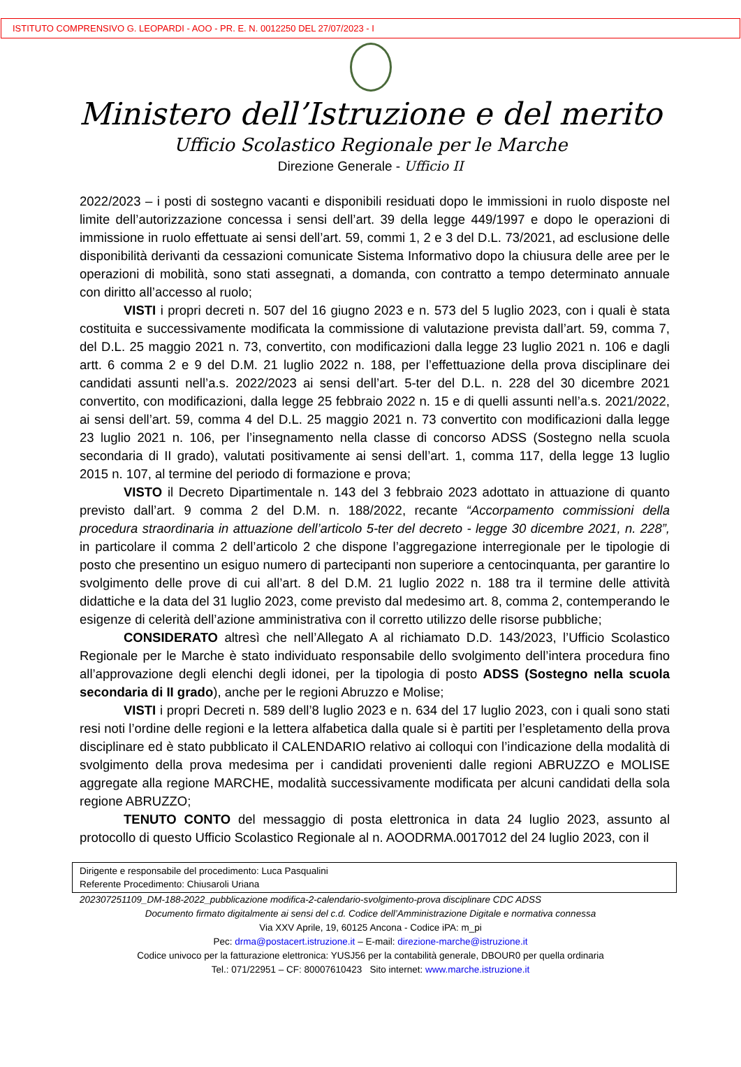ISTITUTO COMPRENSIVO G. LEOPARDI - AOO - PR. E. N. 0012250 DEL 27/07/2023 - I
Ministero dell’Istruzione e del merito
Ufficio Scolastico Regionale per le Marche
Direzione Generale - Ufficio II
2022/2023 – i posti di sostegno vacanti e disponibili residuati dopo le immissioni in ruolo disposte nel limite dell’autorizzazione concessa i sensi dell’art. 39 della legge 449/1997 e dopo le operazioni di immissione in ruolo effettuate ai sensi dell’art. 59, commi 1, 2 e 3 del D.L. 73/2021, ad esclusione delle disponibilità derivanti da cessazioni comunicate Sistema Informativo dopo la chiusura delle aree per le operazioni di mobilità, sono stati assegnati, a domanda, con contratto a tempo determinato annuale con diritto all’accesso al ruolo;
VISTI i propri decreti n. 507 del 16 giugno 2023 e n. 573 del 5 luglio 2023, con i quali è stata costituita e successivamente modificata la commissione di valutazione prevista dall’art. 59, comma 7, del D.L. 25 maggio 2021 n. 73, convertito, con modificazioni dalla legge 23 luglio 2021 n. 106 e dagli artt. 6 comma 2 e 9 del D.M. 21 luglio 2022 n. 188, per l’effettuazione della prova disciplinare dei candidati assunti nell’a.s. 2022/2023 ai sensi dell’art. 5-ter del D.L. n. 228 del 30 dicembre 2021 convertito, con modificazioni, dalla legge 25 febbraio 2022 n. 15 e di quelli assunti nell’a.s. 2021/2022, ai sensi dell’art. 59, comma 4 del D.L. 25 maggio 2021 n. 73 convertito con modificazioni dalla legge 23 luglio 2021 n. 106, per l’insegnamento nella classe di concorso ADSS (Sostegno nella scuola secondaria di II grado), valutati positivamente ai sensi dell’art. 1, comma 117, della legge 13 luglio 2015 n. 107, al termine del periodo di formazione e prova;
VISTO il Decreto Dipartimentale n. 143 del 3 febbraio 2023 adottato in attuazione di quanto previsto dall’art. 9 comma 2 del D.M. n. 188/2022, recante “Accorpamento commissioni della procedura straordinaria in attuazione dell’articolo 5-ter del decreto - legge 30 dicembre 2021, n. 228”, in particolare il comma 2 dell’articolo 2 che dispone l’aggregazione interregionale per le tipologie di posto che presentino un esiguo numero di partecipanti non superiore a centocinquanta, per garantire lo svolgimento delle prove di cui all’art. 8 del D.M. 21 luglio 2022 n. 188 tra il termine delle attività didattiche e la data del 31 luglio 2023, come previsto dal medesimo art. 8, comma 2, contemperando le esigenze di celerità dell’azione amministrativa con il corretto utilizzo delle risorse pubbliche;
CONSIDERATO altresì che nell’Allegato A al richiamato D.D. 143/2023, l’Ufficio Scolastico Regionale per le Marche è stato individuato responsabile dello svolgimento dell’intera procedura fino all’approvazione degli elenchi degli idonei, per la tipologia di posto ADSS (Sostegno nella scuola secondaria di II grado), anche per le regioni Abruzzo e Molise;
VISTI i propri Decreti n. 589 dell’8 luglio 2023 e n. 634 del 17 luglio 2023, con i quali sono stati resi noti l’ordine delle regioni e la lettera alfabetica dalla quale si è partiti per l’espletamento della prova disciplinare ed è stato pubblicato il CALENDARIO relativo ai colloqui con l’indicazione della modalità di svolgimento della prova medesima per i candidati provenienti dalle regioni ABRUZZO e MOLISE aggregate alla regione MARCHE, modalità successivamente modificata per alcuni candidati della sola regione ABRUZZO;
TENUTO CONTO del messaggio di posta elettronica in data 24 luglio 2023, assunto al protocollo di questo Ufficio Scolastico Regionale al n. AOODRMA.0017012 del 24 luglio 2023, con il
Dirigente e responsabile del procedimento: Luca Pasqualini
Referente Procedimento: Chiusaroli Uriana
202307251109_DM-188-2022_pubblicazione modifica-2-calendario-svolgimento-prova disciplinare CDC ADSS
Documento firmato digitalmente ai sensi del c.d. Codice dell’Amministrazione Digitale e normativa connessa
Via XXV Aprile, 19, 60125 Ancona - Codice iPA: m_pi
Pec: drma@postacert.istruzione.it – E-mail: direzione-marche@istruzione.it
Codice univoco per la fatturazione elettronica: YUSJ56 per la contabilità generale, DBOUR0 per quella ordinaria
Tel.: 071/22951 – CF: 80007610423 Sito internet: www.marche.istruzione.it